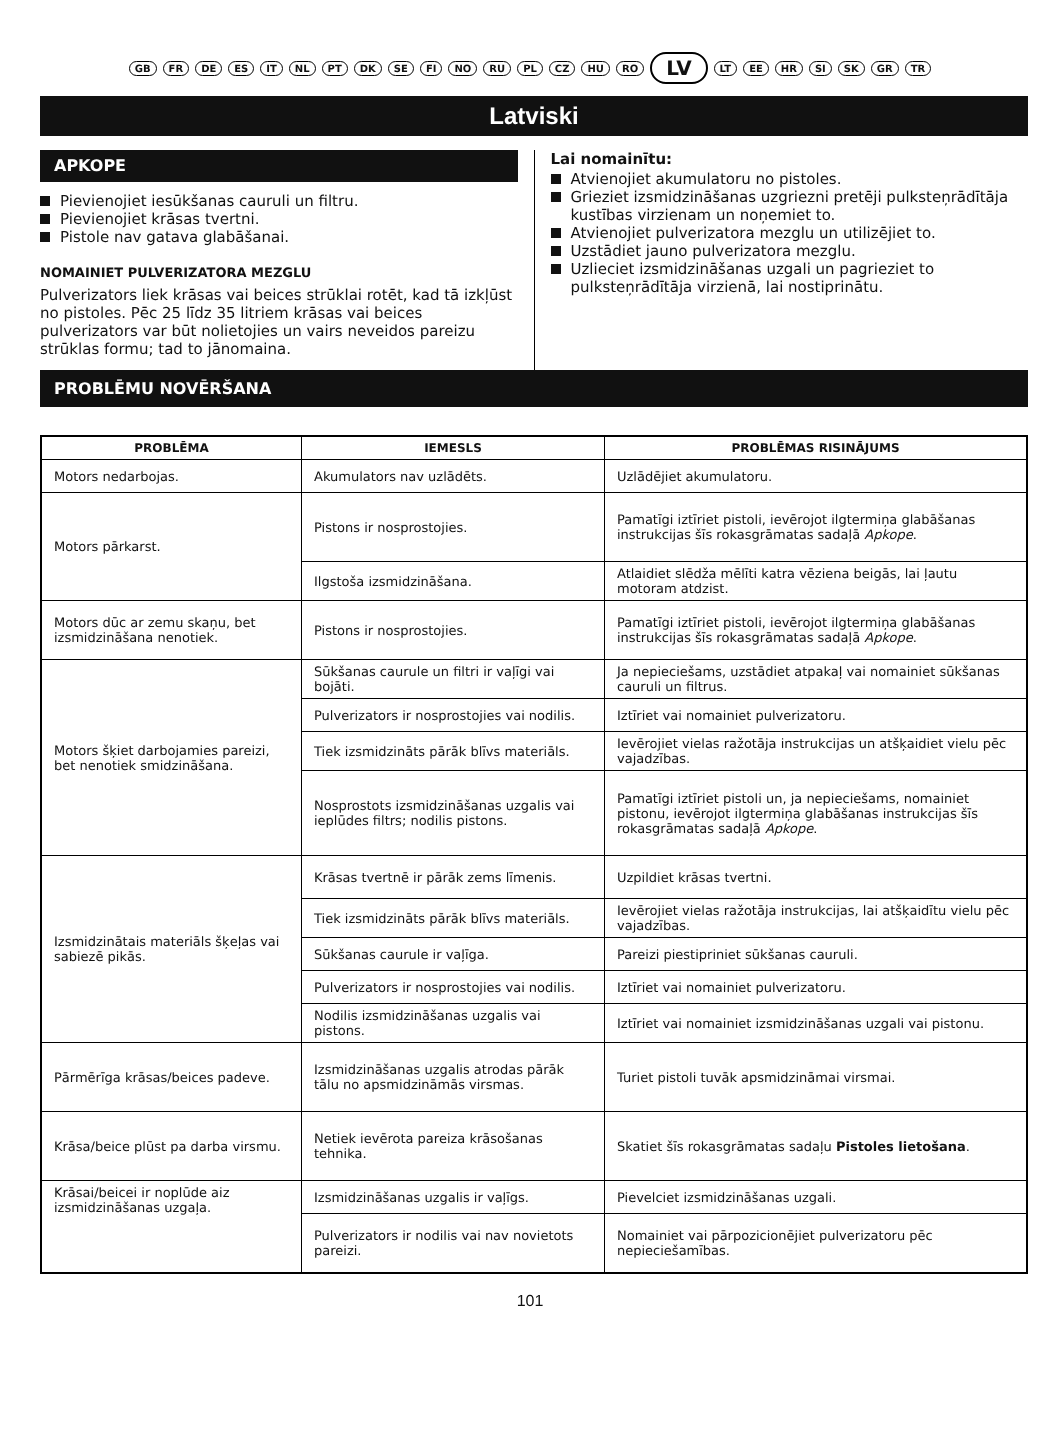GB FR DE ES IT NL PT DK SE FI NO RU PL CZ HU RO LV LT EE HR SI SK GR TR
Latviski
APKOPE
Pievienojiet iesūkšanas cauruli un filtru.
Pievienojiet krāsas tvertni.
Pistole nav gatava glabāšanai.
NOMAINIET PULVERIZATORA MEZGLU
Pulverizators liek krāsas vai beices strūklai rotēt, kad tā izkļūst no pistoles. Pēc 25 līdz 35 litriem krāsas vai beices pulverizators var būt nolietojies un vairs neveidos pareizu strūklas formu; tad to jānomaina.
Lai nomainītu:
Atvienojiet akumulatoru no pistoles.
Grieziet izsmidzināšanas uzgriezni pretēji pulksteņrādītāja kustības virzienam un noņemiet to.
Atvienojiet pulverizatora mezglu un utilizējiet to.
Uzstādiet jauno pulverizatora mezglu.
Uzlieciet izsmidzināšanas uzgali un pagrieziet to pulksteņrādītāja virzienā, lai nostiprinātu.
PROBLĒMU NOVĒRŠANA
| PROBLĒMA | IEMESLS | PROBLĒMAS RISINĀJUMS |
| --- | --- | --- |
| Motors nedarbojas. | Akumulators nav uzlādēts. | Uzlādējiet akumulatoru. |
| Motors pārkarst. | Pistons ir nosprostojies. | Pamatīgi iztīriet pistoli, ievērojot ilgtermiņa glabāšanas instrukcijas šīs rokasgrāmatas sadaļā Apkope . |
| | Ilgstoša izsmidzināšana. | Atlaidiet slēdža mēlīti katra vēziena beigās, lai ļautu motoram atdzist. |
| Motors dūc ar zemu skaņu, bet izsmidzināšana nenotiek. | Pistons ir nosprostojies. | Pamatīgi iztīriet pistoli, ievērojot ilgtermiņa glabāšanas instrukcijas šīs rokasgrāmatas sadaļā Apkope . |
| Motors šķiet darbojamies pareizi, bet nenotiek smidzināšana. | Sūkšanas caurule un filtri ir vaļīgi vai bojāti. | Ja nepieciešams, uzstādiet atpakaļ vai nomainiet sūkšanas cauruli un filtrus. |
| | Pulverizators ir nosprostojies vai nodilis. | Iztīriet vai nomainiet pulverizatoru. |
| | Tiek izsmidzināts pārāk blīvs materiāls. | Ievērojiet vielas ražotāja instrukcijas un atšķaidiet vielu pēc vajadzības. |
| | Nosprostots izsmidzināšanas uzgalis vai ieplūdes filtrs; nodilis pistons. | Pamatīgi iztīriet pistoli un, ja nepieciešams, nomainiet pistonu, ievērojot ilgtermiņa glabāšanas instrukcijas šīs rokasgrāmatas sadaļā Apkope . |
| Izsmidzinātais materiāls šķeļas vai sabiezē pikās. | Krāsas tvertnē ir pārāk zems līmenis. | Uzpildiet krāsas tvertni. |
| | Tiek izsmidzināts pārāk blīvs materiāls. | Ievērojiet vielas ražotāja instrukcijas, lai atšķaidītu vielu pēc vajadzības. |
| | Sūkšanas caurule ir vaļīga. | Pareizi piestipriniet sūkšanas cauruli. |
| | Pulverizators ir nosprostojies vai nodilis. | Iztīriet vai nomainiet pulverizatoru. |
| | Nodilis izsmidzināšanas uzgalis vai pistons. | Iztīriet vai nomainiet izsmidzināšanas uzgali vai pistonu. |
| Pārmērīga krāsas/beices padeve. | Izsmidzināšanas uzgalis atrodas pārāk tālu no apsmidzināmās virsmas. | Turiet pistoli tuvāk apsmidzināmai virsmai. |
| Krāsa/beice plūst pa darba virsmu. | Netiek ievērota pareiza krāsošanas tehnika. | Skatiet šīs rokasgrāmatas sadaļu Pistoles lietošana . |
| Krāsai/beicei ir noplūde aiz izsmidzināšanas uzgaļa. | Izsmidzināšanas uzgalis ir vaļīgs. | Pievelciet izsmidzināšanas uzgali. |
| | Pulverizators ir nodilis vai nav novietots pareizi. | Nomainiet vai pārpozicionējiet pulverizatoru pēc nepieciešamības. |
101